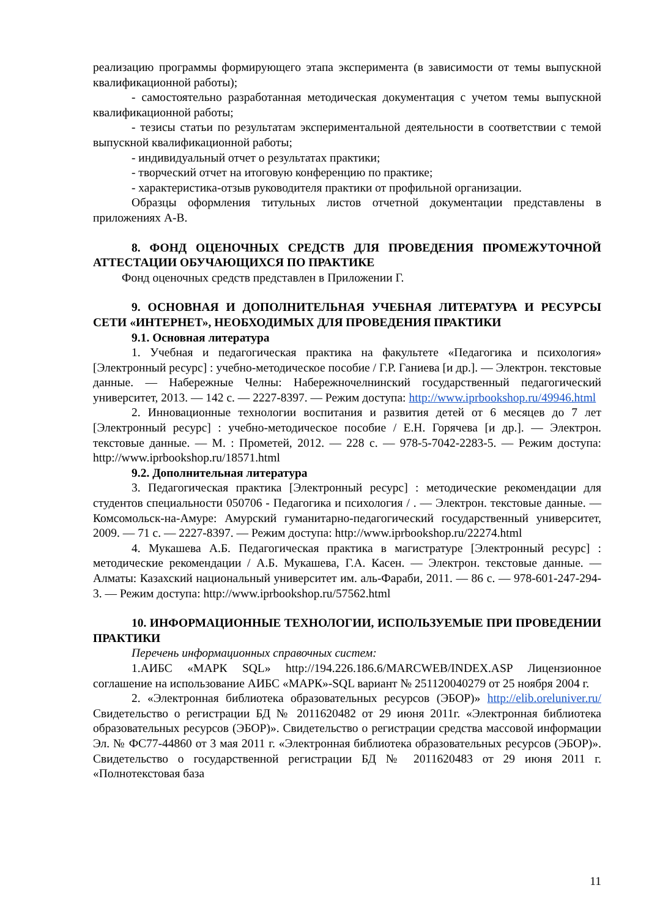реализацию программы формирующего этапа эксперимента (в зависимости от темы выпускной квалификационной работы);
- самостоятельно разработанная методическая документация с учетом темы выпускной квалификационной работы;
- тезисы статьи по результатам экспериментальной деятельности в соответствии с темой выпускной квалификационной работы;
- индивидуальный отчет о результатах практики;
- творческий отчет на итоговую конференцию по практике;
- характеристика-отзыв руководителя практики от профильной организации.
Образцы оформления титульных листов отчетной документации представлены в приложениях А-В.
8. ФОНД ОЦЕНОЧНЫХ СРЕДСТВ ДЛЯ ПРОВЕДЕНИЯ ПРОМЕЖУТОЧНОЙ АТТЕСТАЦИИ ОБУЧАЮЩИХСЯ ПО ПРАКТИКЕ
Фонд оценочных средств представлен в Приложении Г.
9. ОСНОВНАЯ И ДОПОЛНИТЕЛЬНАЯ УЧЕБНАЯ ЛИТЕРАТУРА И РЕСУРСЫ СЕТИ «ИНТЕРНЕТ», НЕОБХОДИМЫХ ДЛЯ ПРОВЕДЕНИЯ ПРАКТИКИ
9.1. Основная литература
1. Учебная и педагогическая практика на факультете «Педагогика и психология» [Электронный ресурс] : учебно-методическое пособие / Г.Р. Ганиева [и др.]. — Электрон. текстовые данные. — Набережные Челны: Набережночелнинский государственный педагогический университет, 2013. — 142 с. — 2227-8397. — Режим доступа: http://www.iprbookshop.ru/49946.html
2. Инновационные технологии воспитания и развития детей от 6 месяцев до 7 лет [Электронный ресурс] : учебно-методическое пособие / Е.Н. Горячева [и др.]. — Электрон. текстовые данные. — М. : Прометей, 2012. — 228 с. — 978-5-7042-2283-5. — Режим доступа: http://www.iprbookshop.ru/18571.html
9.2. Дополнительная литература
3. Педагогическая практика [Электронный ресурс] : методические рекомендации для студентов специальности 050706 - Педагогика и психология / . — Электрон. текстовые данные. — Комсомольск-на-Амуре: Амурский гуманитарно-педагогический государственный университет, 2009. — 71 с. — 2227-8397. — Режим доступа: http://www.iprbookshop.ru/22274.html
4. Мукашева А.Б. Педагогическая практика в магистратуре [Электронный ресурс] : методические рекомендации / А.Б. Мукашева, Г.А. Касен. — Электрон. текстовые данные. — Алматы: Казахский национальный университет им. аль-Фараби, 2011. — 86 с. — 978-601-247-294-3. — Режим доступа: http://www.iprbookshop.ru/57562.html
10. ИНФОРМАЦИОННЫЕ ТЕХНОЛОГИИ, ИСПОЛЬЗУЕМЫЕ ПРИ ПРОВЕДЕНИИ ПРАКТИКИ
Перечень информационных справочных систем:
1.АИБС «МАРК SQL» http://194.226.186.6/MARCWEB/INDEX.ASP Лицензионное соглашение на использование АИБС «МАРК»-SQL вариант № 251120040279 от 25 ноября 2004 г.
2. «Электронная библиотека образовательных ресурсов (ЭБОР)» http://elib.oreluniver.ru/ Свидетельство о регистрации БД № 2011620482 от 29 июня 2011г. «Электронная библиотека образовательных ресурсов (ЭБОР)». Свидетельство о регистрации средства массовой информации Эл. № ФС77-44860 от 3 мая 2011 г. «Электронная библиотека образовательных ресурсов (ЭБОР)». Свидетельство о государственной регистрации БД № 2011620483 от 29 июня 2011 г. «Полнотекстовая база
11